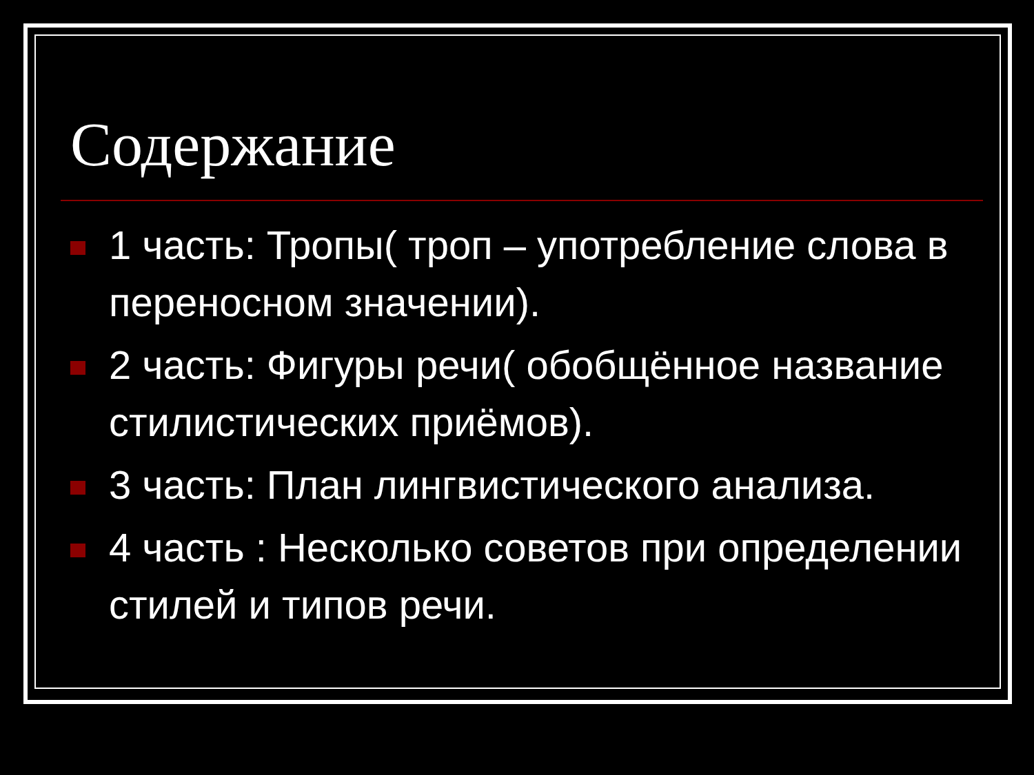Содержание
1 часть: Тропы( троп – употребление слова в переносном значении).
2 часть: Фигуры речи( обобщённое название стилистических приёмов).
3 часть: План лингвистического анализа.
4 часть : Несколько советов при определении стилей и типов речи.